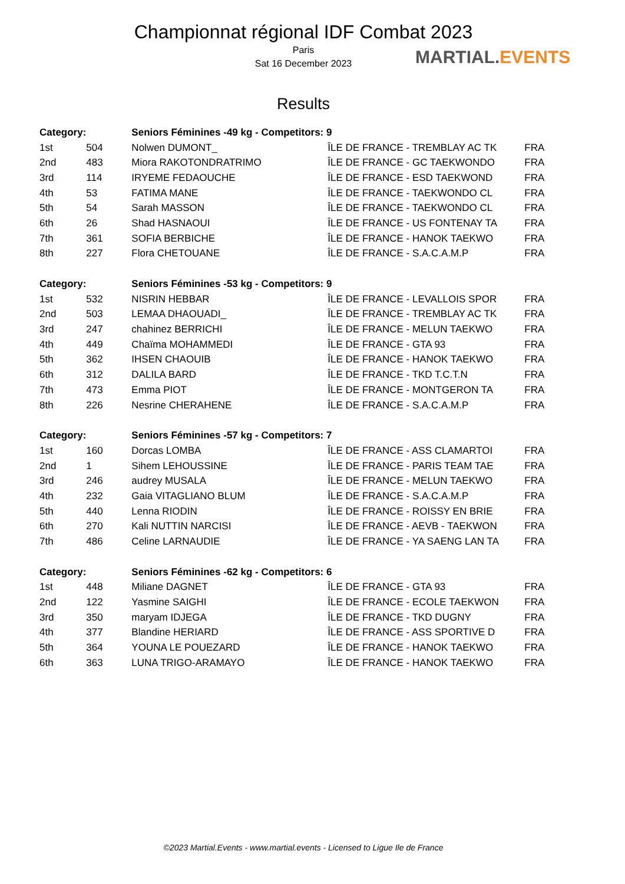Championnat régional IDF Combat 2023
Paris
Sat 16 December 2023
Results
MARTIAL.EVENTS
| Category: | | Seniors Féminines -49 kg - Competitors: 9 | | |
| --- | --- | --- | --- | --- |
| 1st | 504 | Nolwen DUMONT_ | ÎLE DE FRANCE - TREMBLAY AC TK | FRA |
| 2nd | 483 | Miora RAKOTONDRATRIMO | ÎLE DE FRANCE - GC TAEKWONDO | FRA |
| 3rd | 114 | IRYEME FEDAOUCHE | ÎLE DE FRANCE - ESD TAEKWOND | FRA |
| 4th | 53 | FATIMA MANE | ÎLE DE FRANCE - TAEKWONDO CL | FRA |
| 5th | 54 | Sarah MASSON | ÎLE DE FRANCE - TAEKWONDO CL | FRA |
| 6th | 26 | Shad HASNAOUI | ÎLE DE FRANCE - US FONTENAY TA | FRA |
| 7th | 361 | SOFIA BERBICHE | ÎLE DE FRANCE - HANOK TAEKWO | FRA |
| 8th | 227 | Flora CHETOUANE | ÎLE DE FRANCE - S.A.C.A.M.P | FRA |
| Category: | | Seniors Féminines -53 kg - Competitors: 9 | | |
| 1st | 532 | NISRIN HEBBAR | ÎLE DE FRANCE - LEVALLOIS SPOR | FRA |
| 2nd | 503 | LEMAA DHAOUADI_ | ÎLE DE FRANCE - TREMBLAY AC TK | FRA |
| 3rd | 247 | chahinez BERRICHI | ÎLE DE FRANCE - MELUN TAEKWO | FRA |
| 4th | 449 | Chaïma MOHAMMEDI | ÎLE DE FRANCE - GTA 93 | FRA |
| 5th | 362 | IHSEN CHAOUIB | ÎLE DE FRANCE - HANOK TAEKWO | FRA |
| 6th | 312 | DALILA BARD | ÎLE DE FRANCE - TKD T.C.T.N | FRA |
| 7th | 473 | Emma PIOT | ÎLE DE FRANCE - MONTGERON TA | FRA |
| 8th | 226 | Nesrine CHERAHENE | ÎLE DE FRANCE - S.A.C.A.M.P | FRA |
| Category: | | Seniors Féminines -57 kg - Competitors: 7 | | |
| 1st | 160 | Dorcas LOMBA | ÎLE DE FRANCE - ASS CLAMARTOI | FRA |
| 2nd | 1 | Sihem LEHOUSSINE | ÎLE DE FRANCE - PARIS TEAM TAE | FRA |
| 3rd | 246 | audrey MUSALA | ÎLE DE FRANCE - MELUN TAEKWO | FRA |
| 4th | 232 | Gaia VITAGLIANO BLUM | ÎLE DE FRANCE - S.A.C.A.M.P | FRA |
| 5th | 440 | Lenna RIODIN | ÎLE DE FRANCE - ROISSY EN BRIE | FRA |
| 6th | 270 | Kali NUTTIN NARCISI | ÎLE DE FRANCE - AEVB - TAEKWON | FRA |
| 7th | 486 | Celine LARNAUDIE | ÎLE DE FRANCE - YA SAENG LAN TA | FRA |
| Category: | | Seniors Féminines -62 kg - Competitors: 6 | | |
| 1st | 448 | Miliane DAGNET | ÎLE DE FRANCE - GTA 93 | FRA |
| 2nd | 122 | Yasmine SAIGHI | ÎLE DE FRANCE - ECOLE TAEKWON | FRA |
| 3rd | 350 | maryam IDJEGA | ÎLE DE FRANCE - TKD DUGNY | FRA |
| 4th | 377 | Blandine HERIARD | ÎLE DE FRANCE - ASS SPORTIVE D | FRA |
| 5th | 364 | YOUNA LE POUEZARD | ÎLE DE FRANCE - HANOK TAEKWO | FRA |
| 6th | 363 | LUNA TRIGO-ARAMAYO | ÎLE DE FRANCE - HANOK TAEKWO | FRA |
©2023 Martial.Events - www.martial.events - Licensed to Ligue Ile de France